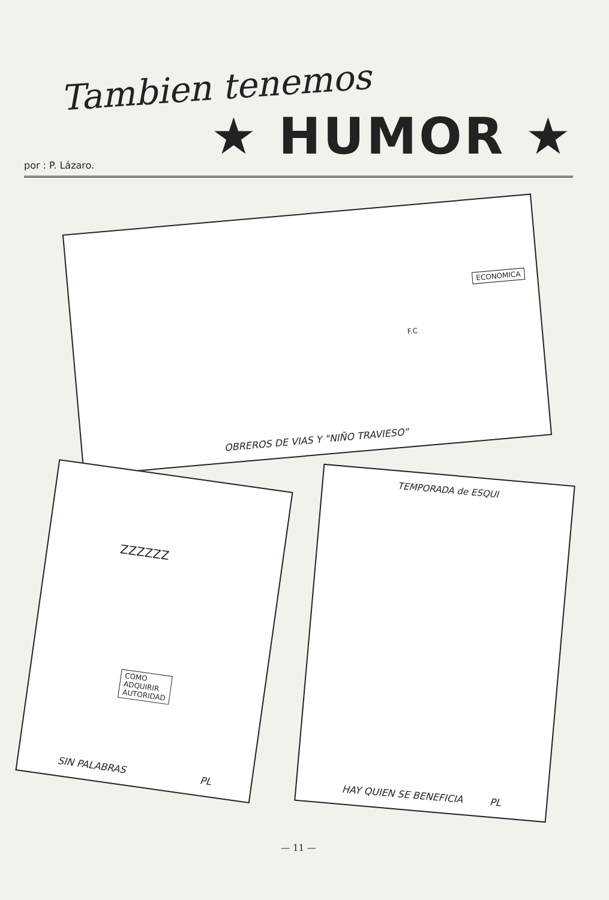Tambien tenemos
★ HUMOR ★
por : P. Lázaro.
ECONOMICA
F.C
OBREROS DE VIAS Y "NIÑO TRAVIESO"
ZZZZZZ
COMO
ADQUIRIR
AUTORIDAD
SIN PALABRAS PL
TEMPORADA de ESQUI
HAY QUIEN SE BENEFICIA PL
— 11 —